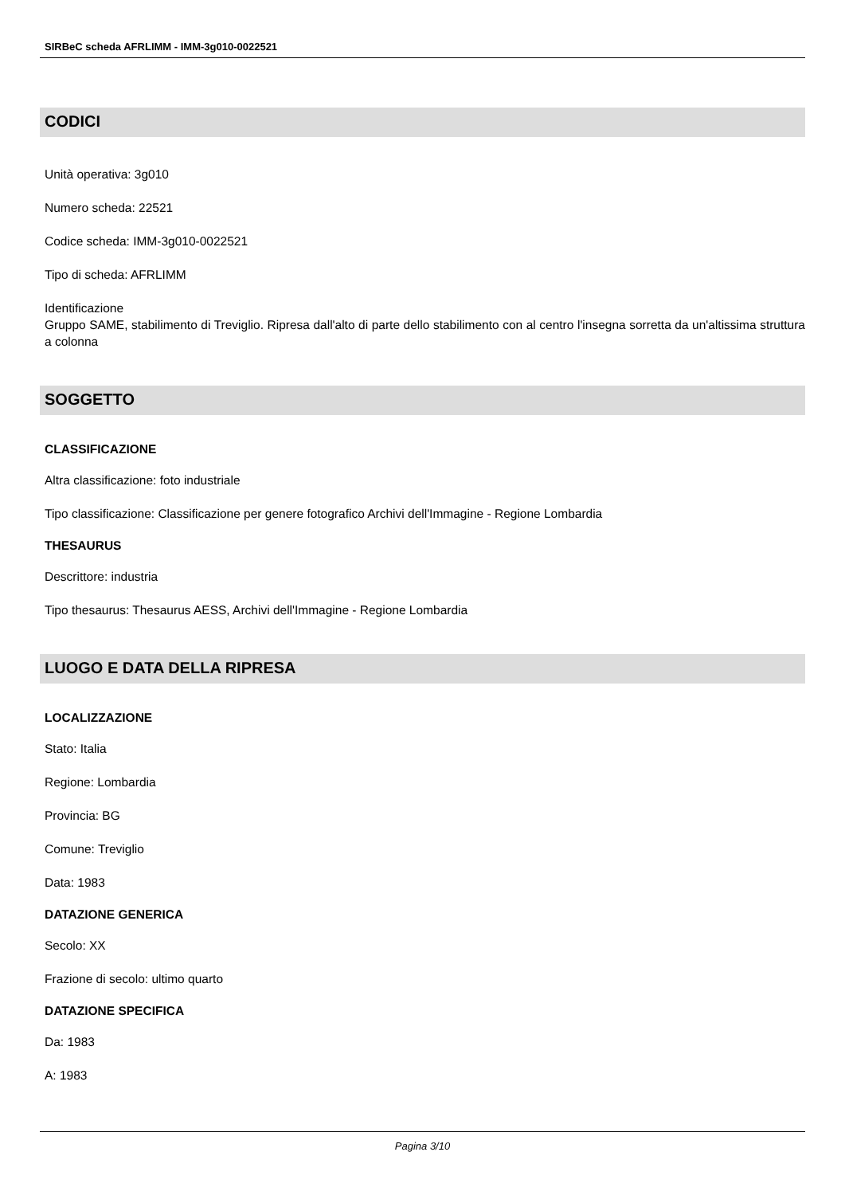SIRBeC scheda AFRLIMM - IMM-3g010-0022521
CODICI
Unità operativa: 3g010
Numero scheda: 22521
Codice scheda: IMM-3g010-0022521
Tipo di scheda: AFRLIMM
Identificazione
Gruppo SAME, stabilimento di Treviglio. Ripresa dall'alto di parte dello stabilimento con al centro l'insegna sorretta da un'altissima struttura a colonna
SOGGETTO
CLASSIFICAZIONE
Altra classificazione: foto industriale
Tipo classificazione: Classificazione per genere fotografico Archivi dell'Immagine - Regione Lombardia
THESAURUS
Descrittore: industria
Tipo thesaurus: Thesaurus AESS, Archivi dell'Immagine - Regione Lombardia
LUOGO E DATA DELLA RIPRESA
LOCALIZZAZIONE
Stato: Italia
Regione: Lombardia
Provincia: BG
Comune: Treviglio
Data: 1983
DATAZIONE GENERICA
Secolo: XX
Frazione di secolo: ultimo quarto
DATAZIONE SPECIFICA
Da: 1983
A: 1983
Pagina 3/10